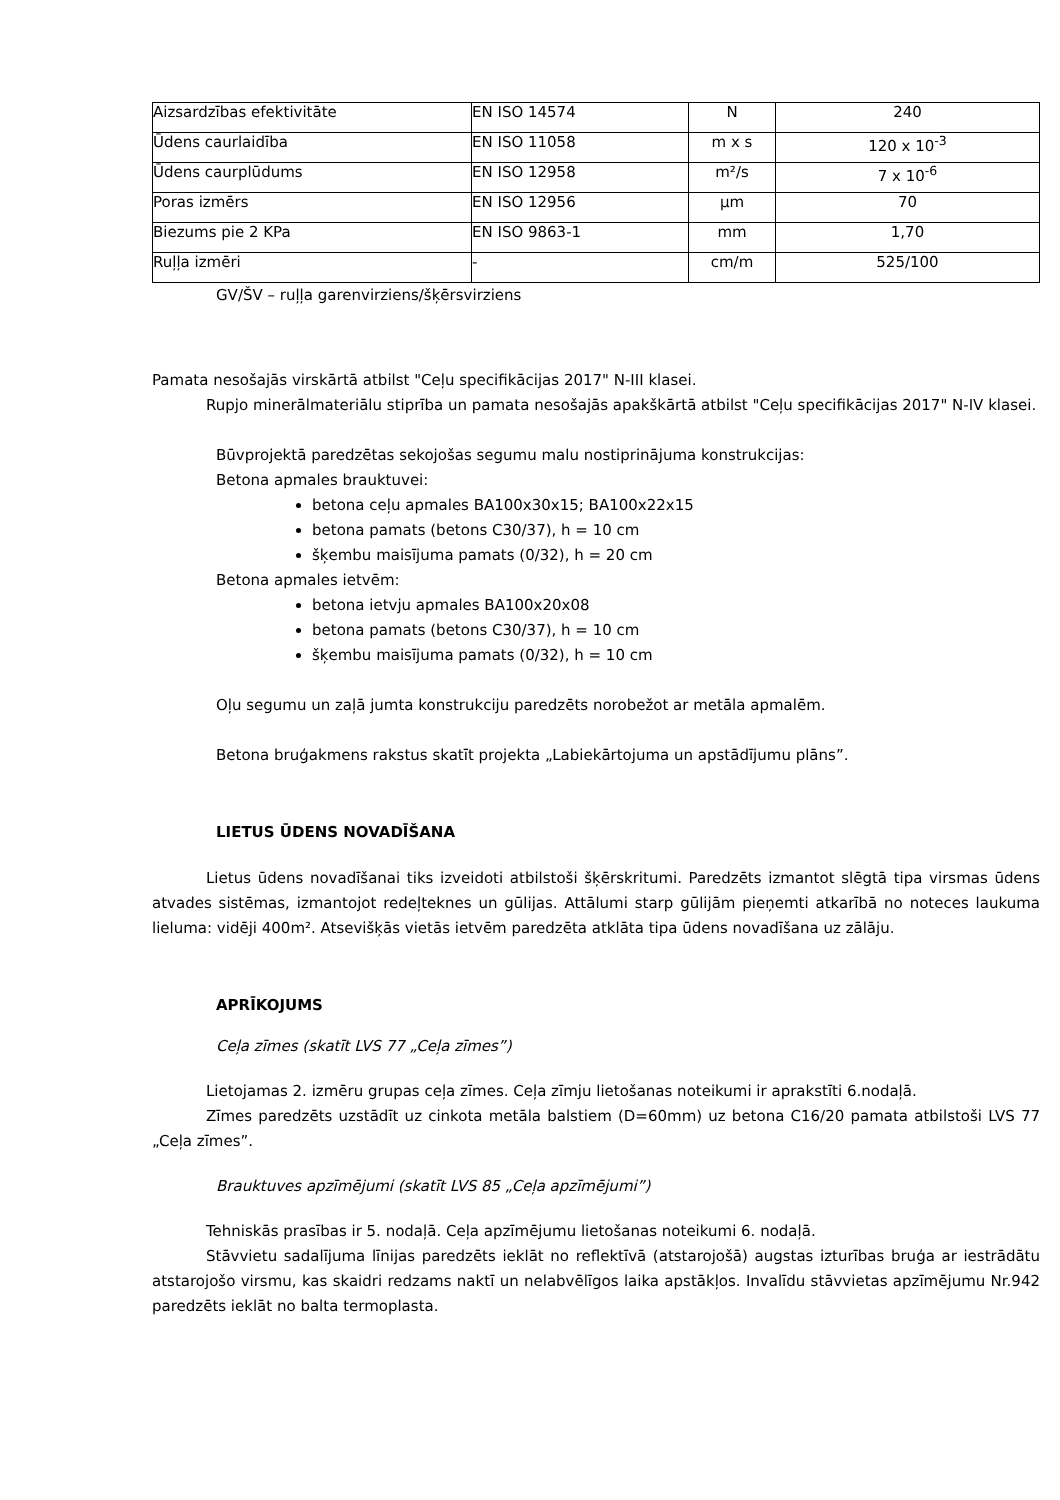| Aizsardzības efektivitāte | EN ISO 14574 | N | 240 |
| Ūdens caurlaidība | EN ISO 11058 | m x s | 120 x 10<sup>-3</sup> |
| Ūdens caurplūdums | EN ISO 12958 | m²/s | 7 x 10<sup>-6</sup> |
| Poras izmērs | EN ISO 12956 | μm | 70 |
| Biezums pie 2 KPa | EN ISO 9863-1 | mm | 1,70 |
| Ruļļa izmēri | - | cm/m | 525/100 |
GV/ŠV – ruļļa garenvirziens/šķērsvirziens
Pamata nesošajās virskārtā atbilst "Ceļu specifikācijas 2017" N-III klasei.
Rupjo minerālmateriālu stiprība un pamata nesošajās apakškārtā atbilst "Ceļu specifikācijas 2017" N-IV klasei.
Būvprojektā paredzētas sekojošas segumu malu nostiprinājuma konstrukcijas:
Betona apmales brauktuvei:
betona ceļu apmales BA100x30x15; BA100x22x15
betona pamats (betons C30/37), h = 10 cm
šķembu maisījuma pamats (0/32), h = 20 cm
Betona apmales ietvēm:
betona ietvju apmales BA100x20x08
betona pamats (betons C30/37), h = 10 cm
šķembu maisījuma pamats (0/32), h = 10 cm
Oļu segumu un zaļā jumta konstrukciju paredzēts norobežot ar metāla apmalēm.
Betona bruģakmens rakstus skatīt projekta „Labiekārtojuma un apstādījumu plāns”.
LIETUS ŪDENS NOVADĪŠANA
Lietus ūdens novadīšanai tiks izveidoti atbilstoši šķērskritumi. Paredzēts izmantot slēgtā tipa virsmas ūdens atvades sistēmas, izmantojot redeļteknes un gūlijas. Attālumi starp gūlijām pieņemti atkarībā no noteces laukuma lieluma: vidēji 400m². Atsevišķās vietās ietvēm paredzēta atklāta tipa ūdens novadīšana uz zālāju.
APRĪKOJUMS
Ceļa zīmes (skatīt LVS 77 „Ceļa zīmes”)
Lietojamas 2. izmēru grupas ceļa zīmes. Ceļa zīmju lietošanas noteikumi ir aprakstīti 6.nodaļā.
Zīmes paredzēts uzstādīt uz cinkota metāla balstiem (D=60mm) uz betona C16/20 pamata atbilstoši LVS 77 „Ceļa zīmes”.
Brauktuves apzīmējumi (skatīt LVS 85 „Ceļa apzīmējumi”)
Tehniskās prasības ir 5. nodaļā. Ceļa apzīmējumu lietošanas noteikumi 6. nodaļā.
Stāvvietu sadalījuma līnijas paredzēts ieklāt no reflektīvā (atstarojošā) augstas izturības bruģa ar iestrādātu atstarojošo virsmu, kas skaidri redzams naktī un nelabvēlīgos laika apstākļos. Invalīdu stāvvietas apzīmējumu Nr.942 paredzēts ieklāt no balta termoplasta.